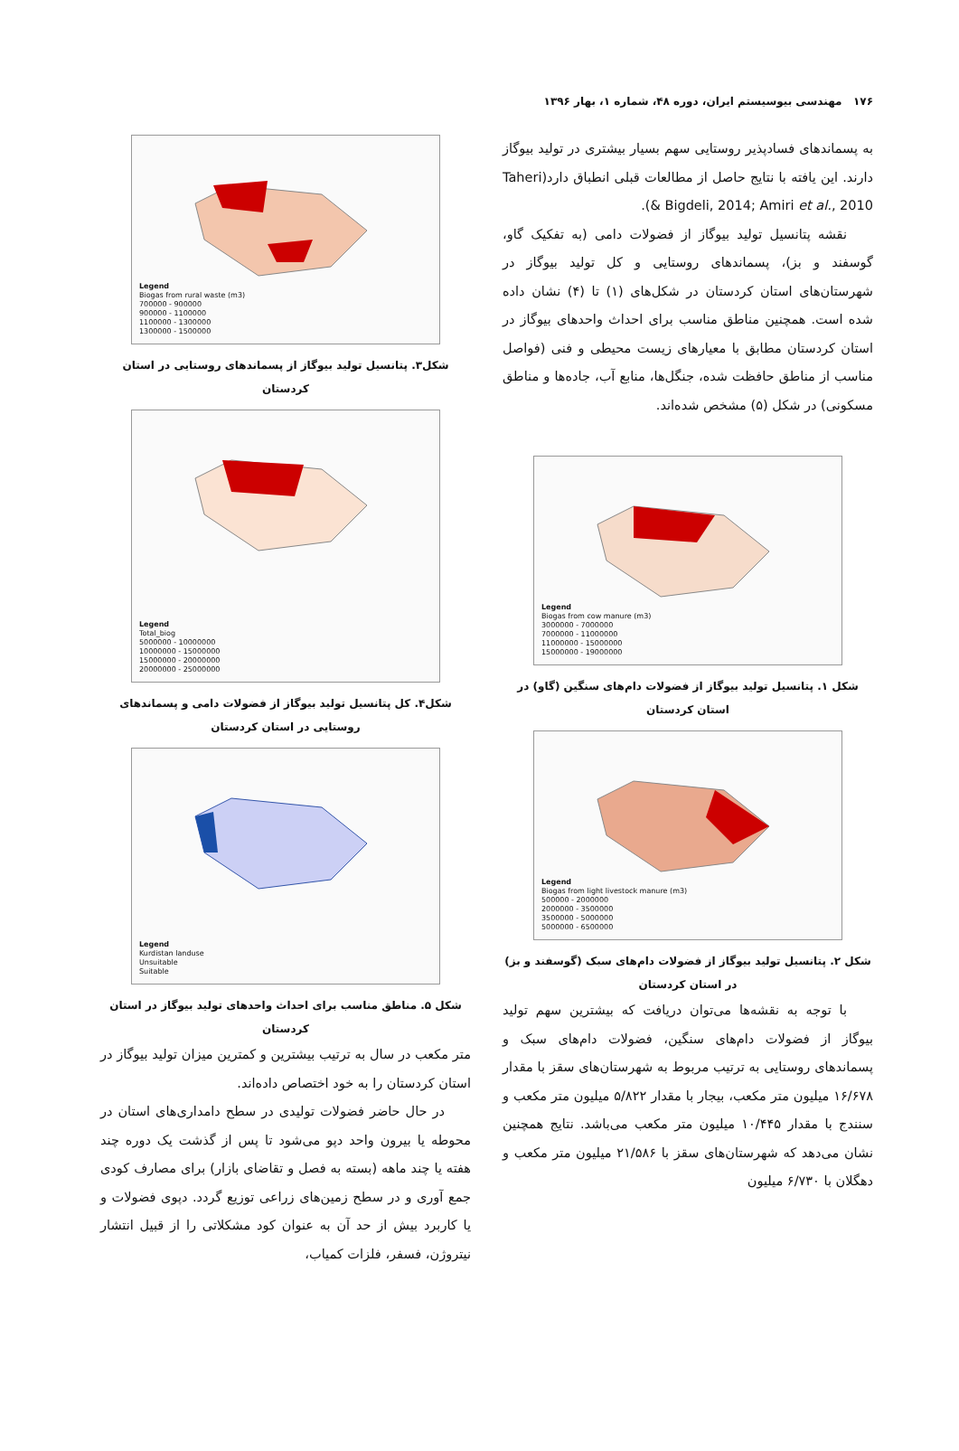۱۷۶ مهندسی بیوسیستم ایران، دوره ۴۸، شماره ۱، بهار ۱۳۹۶
به پسماندهای فسادپذیر روستایی سهم بسیار بیشتری در تولید بیوگاز دارند. این یافته با نتایج حاصل از مطالعات قبلی انطباق دارد(Taheri & Bigdeli, 2014; Amiri et al., 2010).
نقشه پتانسیل تولید بیوگاز از فضولات دامی (به تفکیک گاو، گوسفند و بز)، پسماندهای روستایی و کل تولید بیوگاز در شهرستان‌های استان کردستان در شکل‌های (۱) تا (۴) نشان داده شده است. همچنین مناطق مناسب برای احداث واحدهای بیوگاز در استان کردستان مطابق با معیارهای زیست محیطی و فنی (فواصل مناسب از مناطق حافظت شده، جنگل‌ها، منابع آب، جاده‌ها و مناطق مسکونی) در شکل (۵) مشخص شده‌اند.
Legend
Biogas from cow manure (m3)
3000000 - 7000000
7000000 - 11000000
11000000 - 15000000
15000000 - 19000000
شکل ۱. پتانسیل تولید بیوگاز از فضولات دام‌های سنگین (گاو) در استان کردستان
Legend
Biogas from light livestock manure (m3)
500000 - 2000000
2000000 - 3500000
3500000 - 5000000
5000000 - 6500000
شکل ۲. پتانسیل تولید بیوگاز از فضولات دام‌های سبک (گوسفند و بز) در استان کردستان
با توجه به نقشه‌ها می‌توان دریافت که بیشترین سهم تولید بیوگاز از فضولات دام‌های سنگین، فضولات دام‌های سبک و پسماندهای روستایی به ترتیب مربوط به شهرستان‌های سقز با مقدار ۱۶/۶۷۸ میلیون متر مکعب، بیجار با مقدار ۵/۸۲۲ میلیون متر مکعب و سنندج با مقدار ۱۰/۴۴۵ میلیون متر مکعب می‌باشد. نتایج همچنین نشان می‌دهد که شهرستان‌های سقز با ۲۱/۵۸۶ میلیون متر مکعب و دهگلان با ۶/۷۳۰ میلیون
Legend
Biogas from rural waste (m3)
700000 - 900000
900000 - 1100000
1100000 - 1300000
1300000 - 1500000
شکل۳. پتانسیل تولید بیوگاز از پسماندهای روستایی در استان کردستان
Legend
Total_biog
5000000 - 10000000
10000000 - 15000000
15000000 - 20000000
20000000 - 25000000
شکل۴. کل پتانسیل تولید بیوگاز از فضولات دامی و پسماندهای روستایی در استان کردستان
Legend
Kurdistan landuse
Unsuitable
Suitable
شکل ۵. مناطق مناسب برای احداث واحدهای تولید بیوگاز در استان کردستان
متر مکعب در سال به ترتیب بیشترین و کمترین میزان تولید بیوگاز در استان کردستان را به خود اختصاص داده‌اند.
در حال حاضر فضولات تولیدی در سطح دامداری‌های استان در محوطه یا بیرون واحد دپو می‌شود تا پس از گذشت یک دوره چند هفته یا چند ماهه (بسته به فصل و تقاضای بازار) برای مصارف کودی جمع آوری و در سطح زمین‌های زراعی توزیع گردد. دپوی فضولات و یا کاربرد بیش از حد آن به عنوان کود مشکلاتی را از قبیل انتشار نیتروژن، فسفر، فلزات کمیاب،